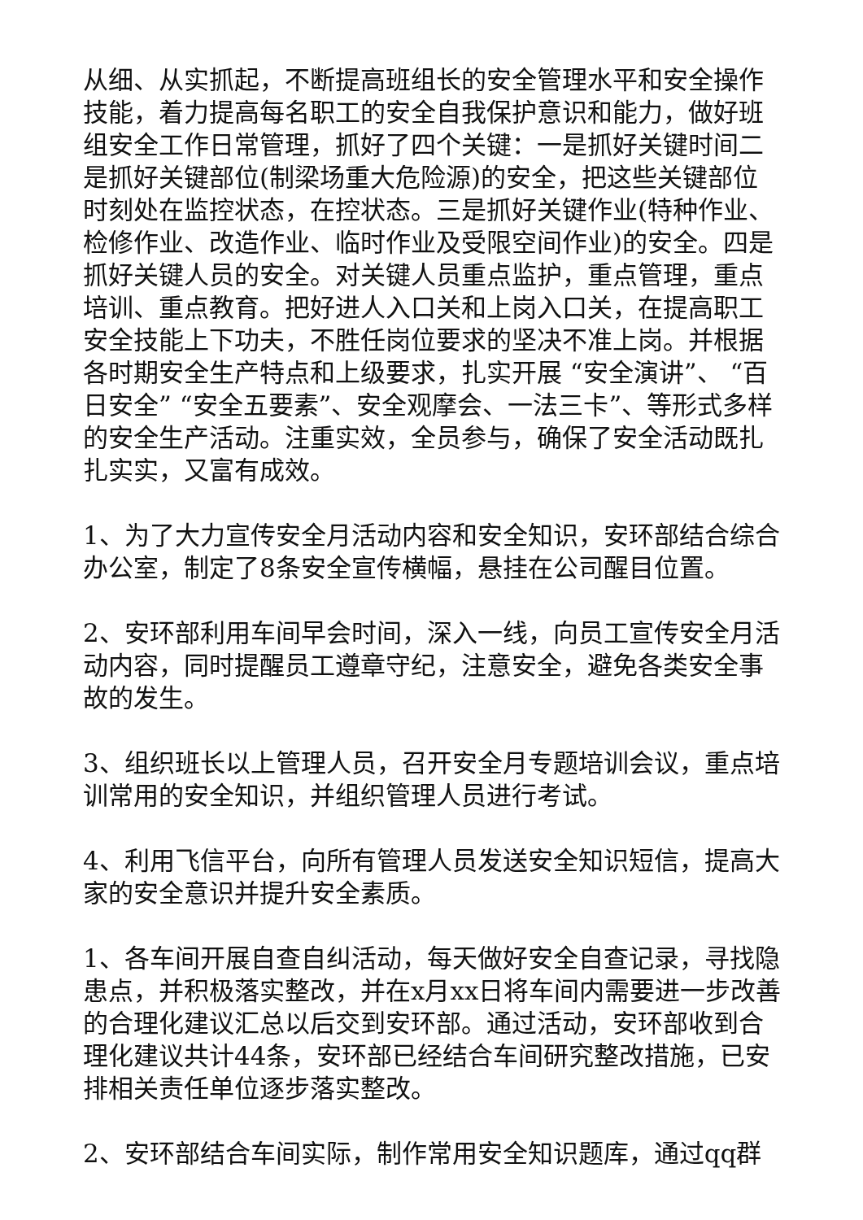从细、从实抓起，不断提高班组长的安全管理水平和安全操作技能，着力提高每名职工的安全自我保护意识和能力，做好班组安全工作日常管理，抓好了四个关键：一是抓好关键时间二是抓好关键部位(制梁场重大危险源)的安全，把这些关键部位时刻处在监控状态，在控状态。三是抓好关键作业(特种作业、检修作业、改造作业、临时作业及受限空间作业)的安全。四是抓好关键人员的安全。对关键人员重点监护，重点管理，重点培训、重点教育。把好进人入口关和上岗入口关，在提高职工安全技能上下功夫，不胜任岗位要求的坚决不准上岗。并根据各时期安全生产特点和上级要求，扎实开展 “安全演讲”、 “百日安全” “安全五要素”、安全观摩会、一法三卡”、等形式多样的安全生产活动。注重实效，全员参与，确保了安全活动既扎扎实实，又富有成效。
1、为了大力宣传安全月活动内容和安全知识，安环部结合综合办公室，制定了8条安全宣传横幅，悬挂在公司醒目位置。
2、安环部利用车间早会时间，深入一线，向员工宣传安全月活动内容，同时提醒员工遵章守纪，注意安全，避免各类安全事故的发生。
3、组织班长以上管理人员，召开安全月专题培训会议，重点培训常用的安全知识，并组织管理人员进行考试。
4、利用飞信平台，向所有管理人员发送安全知识短信，提高大家的安全意识并提升安全素质。
1、各车间开展自查自纠活动，每天做好安全自查记录，寻找隐患点，并积极落实整改，并在x月xx日将车间内需要进一步改善的合理化建议汇总以后交到安环部。通过活动，安环部收到合理化建议共计44条，安环部已经结合车间研究整改措施，已安排相关责任单位逐步落实整改。
2、安环部结合车间实际，制作常用安全知识题库，通过qq群